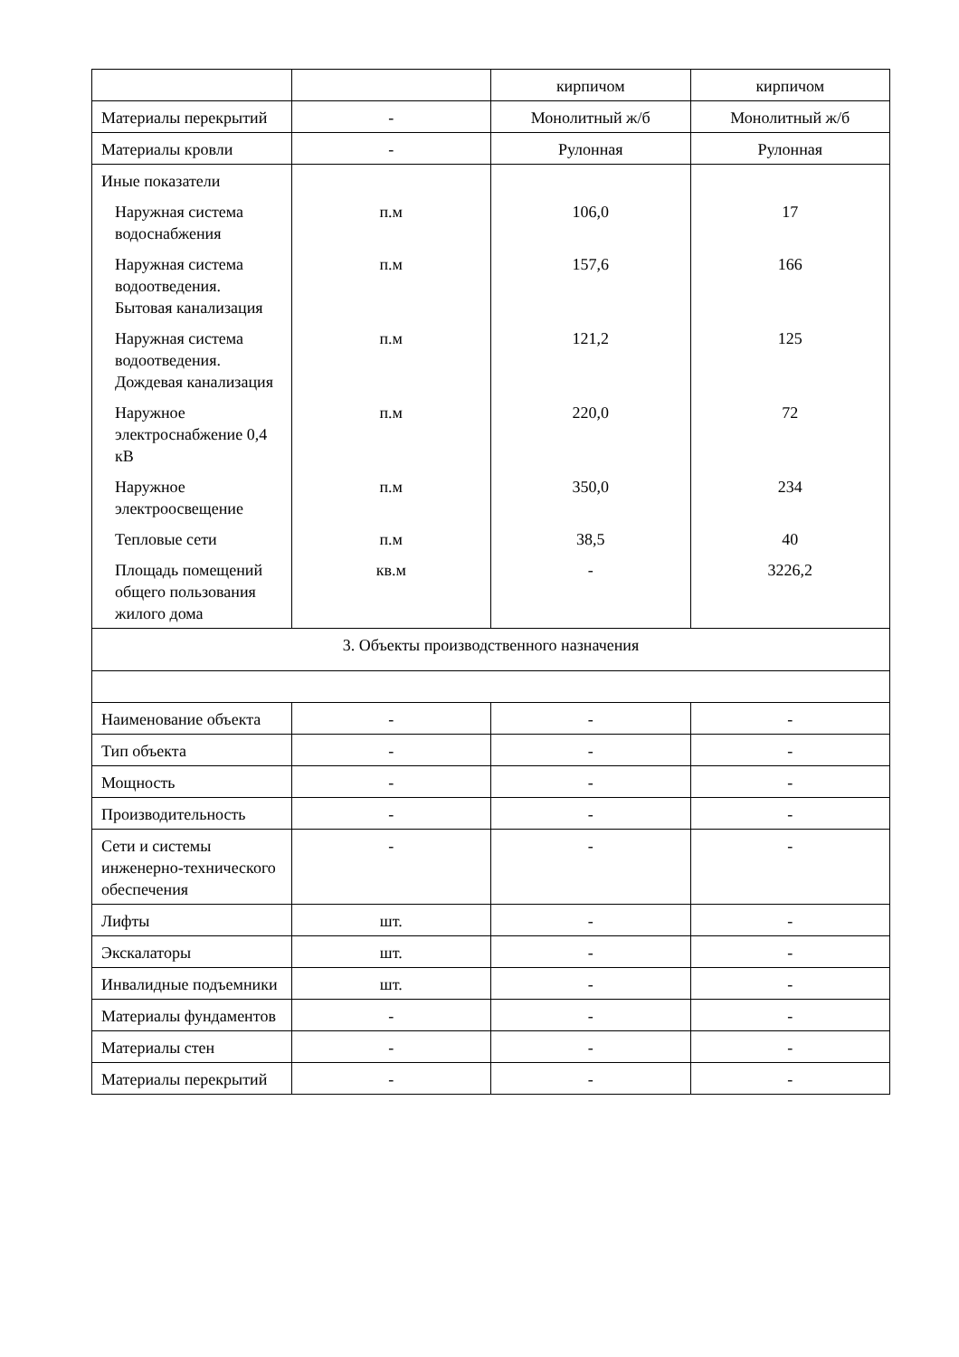| | | кирпичом | кирпичом |
| Материалы перекрытий | - | Монолитный ж/б | Монолитный ж/б |
| Материалы кровли | - | Рулонная | Рулонная |
| Иные показатели | | | |
| Наружная система водоснабжения | п.м | 106,0 | 17 |
| Наружная система водоотведения. Бытовая канализация | п.м | 157,6 | 166 |
| Наружная система водоотведения. Дождевая канализация | п.м | 121,2 | 125 |
| Наружное электроснабжение 0,4 кВ | п.м | 220,0 | 72 |
| Наружное электроосвещение | п.м | 350,0 | 234 |
| Тепловые сети | п.м | 38,5 | 40 |
| Площадь помещений общего пользования жилого дома | кв.м | - | 3226,2 |
| 3. Объекты производственного назначения | | | |
| Наименование объекта | - | - | - |
| Тип объекта | - | - | - |
| Мощность | - | - | - |
| Производительность | - | - | - |
| Сети и системы инженерно-технического обеспечения | - | - | - |
| Лифты | шт. | - | - |
| Экскалаторы | шт. | - | - |
| Инвалидные подъемники | шт. | - | - |
| Материалы фундаментов | - | - | - |
| Материалы стен | - | - | - |
| Материалы перекрытий | - | - | - |